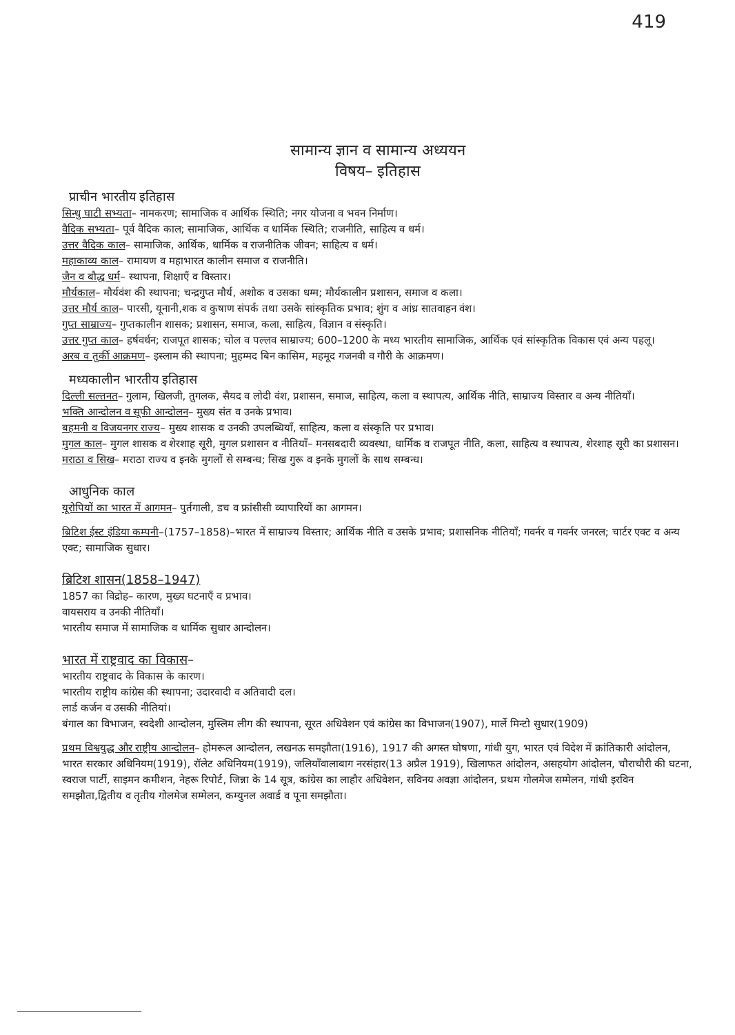419
सामान्य ज्ञान व सामान्य अध्ययन
विषय– इतिहास
प्राचीन भारतीय इतिहास
सिन्धु घाटी सभ्यता– नामकरण; सामाजिक व आर्थिक स्थिति; नगर योजना व भवन निर्माण।
वैदिक सभ्यता– पूर्व वैदिक काल; सामाजिक, आर्थिक व धार्मिक स्थिति; राजनीति, साहित्य व धर्म।
उत्तर वैदिक काल– सामाजिक, आर्थिक, धार्मिक व राजनीतिक जीवन; साहित्य व धर्म।
महाकाव्य काल– रामायण व महाभारत कालीन समाज व राजनीति।
जैन व बौद्ध धर्म– स्थापना, शिक्षाएँ व विस्तार।
मौर्यकाल– मौर्यवंश की स्थापना; चन्द्रगुप्त मौर्य, अशोक व उसका धम्म; मौर्यकालीन प्रशासन, समाज व कला।
उत्तर मौर्य काल– पारसी, यूनानी,शक व कुषाण संपर्क तथा उसके सांस्कृतिक प्रभाव; शुंग व आंध्र सातवाहन वंश।
गुप्त साम्राज्य– गुप्तकालीन शासक; प्रशासन, समाज, कला, साहित्य, विज्ञान व संस्कृति।
उत्तर गुप्त काल– हर्षवर्धन; राजपूत शासक; चोल व पल्लव साम्राज्य; 600–1200 के मध्य भारतीय सामाजिक, आर्थिक एवं सांस्कृतिक विकास एवं अन्य पहलू।
अरब व तुर्की आक्रमण– इस्लाम की स्थापना; मुहम्मद बिन कासिम, महमूद गजनवी व गौरी के आक्रमण।
मध्यकालीन भारतीय इतिहास
दिल्ली सल्तनत– गुलाम, खिलजी, तुगलक, सैयद व लोदी वंश, प्रशासन, समाज, साहित्य, कला व स्थापत्य, आर्थिक नीति, साम्राज्य विस्तार व अन्य नीतियाँ।
भक्ति आन्दोलन व सूफी आन्दोलन– मुख्य संत व उनके प्रभाव।
बहमनी व विजयनगर राज्य– मुख्य शासक व उनकी उपलब्धियाँ, साहित्य, कला व संस्कृति पर प्रभाव।
मुगल काल– मुगल शासक व शेरशाह सूरी, मुगल प्रशासन व नीतियाँ– मनसबदारी व्यवस्था, धार्मिक व राजपूत नीति, कला, साहित्य व स्थापत्य, शेरशाह सूरी का प्रशासन।
मराठा व सिख– मराठा राज्य व इनके मुगलों से सम्बन्ध; सिख गुरू व इनके मुगलों के साथ सम्बन्ध।
आधुनिक काल
यूरोपियों का भारत में आगमन– पुर्तगाली, डच व फ्रांसीसी व्यापारियों का आगमन।
ब्रिटिश ईस्ट इंडिया कम्पनी–(1757–1858)–भारत में साम्राज्य विस्तार; आर्थिक नीति व उसके प्रभाव; प्रशासनिक नीतियाँ; गवर्नर व गवर्नर जनरल; चार्टर एक्ट व अन्य एक्ट; सामाजिक सुधार।
ब्रिटिश शासन(1858–1947)
1857 का विद्रोह– कारण, मुख्य घटनाएँ व प्रभाव।
वायसराय व उनकी नीतियाँ।
भारतीय समाज में सामाजिक व धार्मिक सुधार आन्दोलन।
भारत में राष्ट्रवाद का विकास–
भारतीय राष्ट्रवाद के विकास के कारण।
भारतीय राष्ट्रीय कांग्रेस की स्थापना; उदारवादी व अतिवादी दल।
लार्ड कर्जन व उसकी नीतियां।
बंगाल का विभाजन, स्वदेशी आन्दोलन, मुस्लिम लीग की स्थापना, सूरत अधिवेशन एवं कांग्रेस का विभाजन(1907), मार्ले मिन्टो सुधार(1909)
प्रथम विश्वयुद्ध और राष्ट्रीय आन्दोलन– होमरूल आन्दोलन, लखनऊ समझौता(1916), 1917 की अगस्त घोषणा, गांधी युग, भारत एवं विदेश में क्रांतिकारी आंदोलन, भारत सरकार अधिनियम(1919), रॉलेट अधिनियम(1919), जलियाँवालाबाग नरसंहार(13 अप्रैल 1919), खिलाफत आंदोलन, असहयोग आंदोलन, चौराचौरी की घटना, स्वराज पार्टी, साइमन कमीशन, नेहरू रिपोर्ट, जिन्ना के 14 सूत्र, कांग्रेस का लाहौर अधिवेशन, सविनय अवज्ञा आंदोलन, प्रथम गोलमेज सम्मेलन, गांधी इरविन समझौता,द्वितीय व तृतीय गोलमेज सम्मेलन, कम्युनल अवार्ड व पूना समझौता।